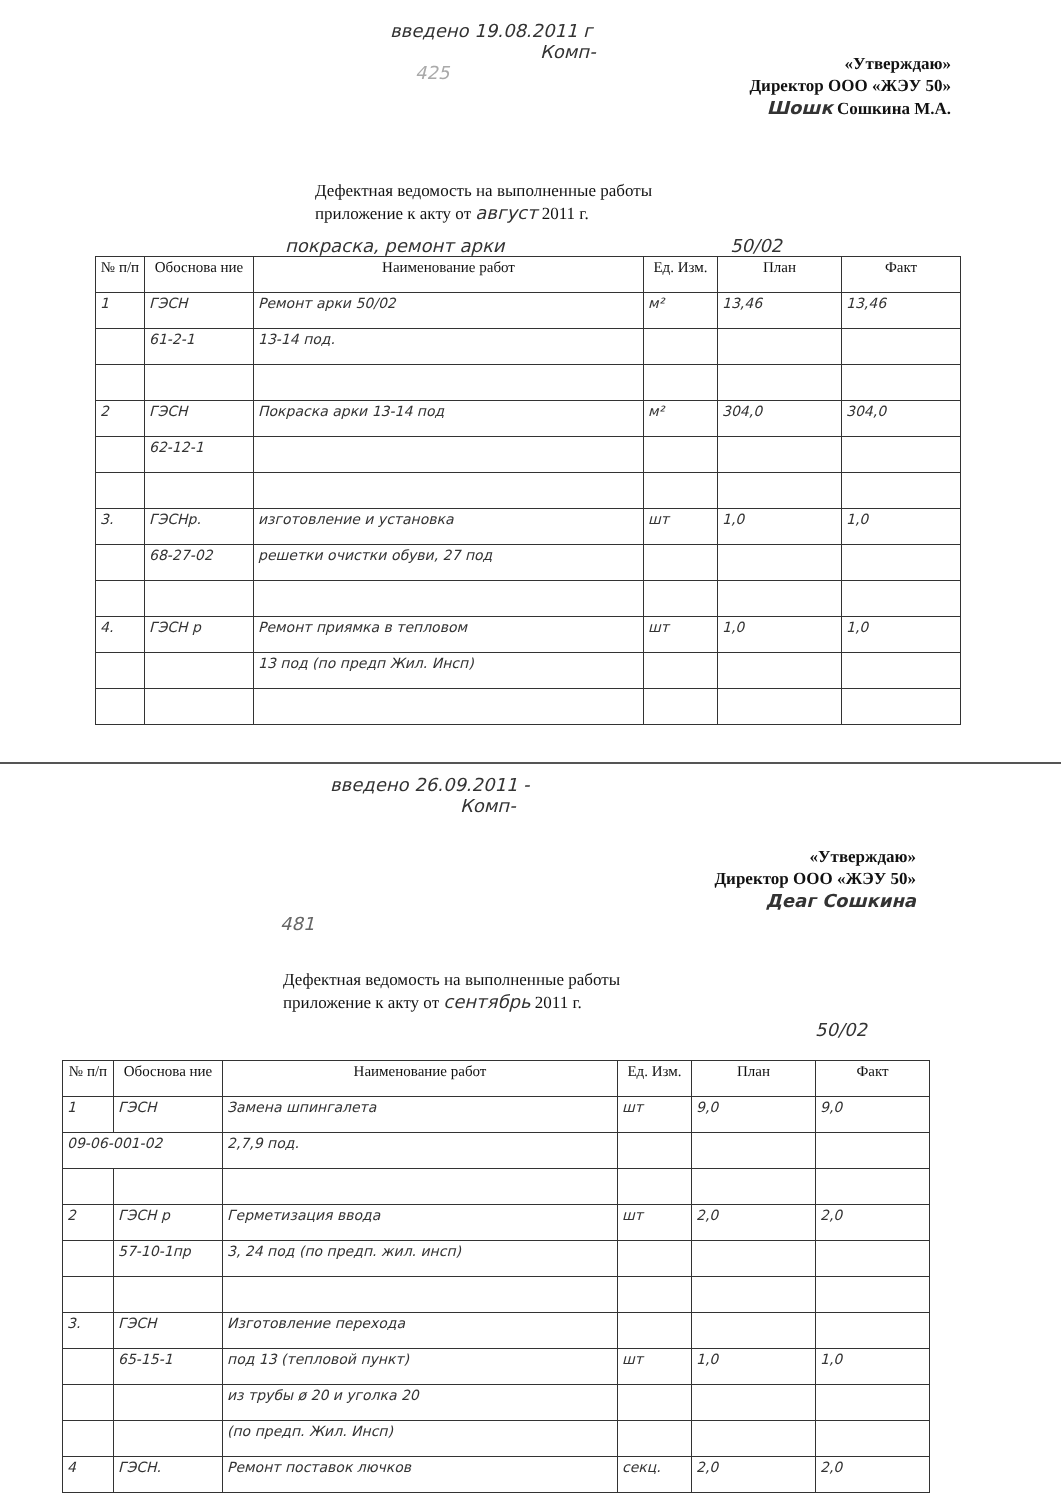введено 19.08.2011 г
Комп-
425
«Утверждаю»
Директор ООО «ЖЭУ 50»
Шошк Сошкина М.А.
Дефектная ведомость на выполненные работы
приложение к акту от август 2011 г.
покраска, ремонт арки 50/02
| № п/п | Обоснова ние | Наименование работ | Ед. Изм. | План | Факт |
| --- | --- | --- | --- | --- | --- |
| 1 | ГЭСН | Ремонт арки 50/02 | м² | 13,46 | 13,46 |
| | 61-2-1 | 13-14 под. | | | |
| 2 | ГЭСН | Покраска арки 13-14 под | м² | 304,0 | 304,0 |
| | 62-12-1 | | | | |
| 3. | ГЭСНр. | изготовление и установка | шт | 1,0 | 1,0 |
| | 68-27-02 | решетки очистки обуви, 27 под | | | |
| 4. | ГЭСН р | Ремонт приямка в тепловом | шт | 1,0 | 1,0 |
| | | 13 под (по предп Жил. Инсп) | | | |
введено 26.09.2011 -
Комп-
«Утверждаю»
Директор ООО «ЖЭУ 50»
Деаг Сошкина
481
Дефектная ведомость на выполненные работы
приложение к акту от сентябрь 2011 г.
50/02
| № п/п | Обоснова ние | Наименование работ | Ед. Изм. | План | Факт |
| --- | --- | --- | --- | --- | --- |
| 1 | ГЭСН | Замена шпингалета | шт | 9,0 | 9,0 |
| 09-06-001-02 | | 2,7,9 под. | | | |
| 2 | ГЭСН р | Герметизация ввода | шт | 2,0 | 2,0 |
| | 57-10-1пр | 3, 24 под (по предп. жил. инсп) | | | |
| 3. | ГЭСН | Изготовление перехода | | | |
| | 65-15-1 | под 13 (тепловой пункт) | шт | 1,0 | 1,0 |
| | | из трубы ø 20 и уголка 20 | | | |
| | | (по предп. Жил. Инсп) | | | |
| 4 | ГЭСН. | Ремонт поставок лючков | секц. | 2,0 | 2,0 |